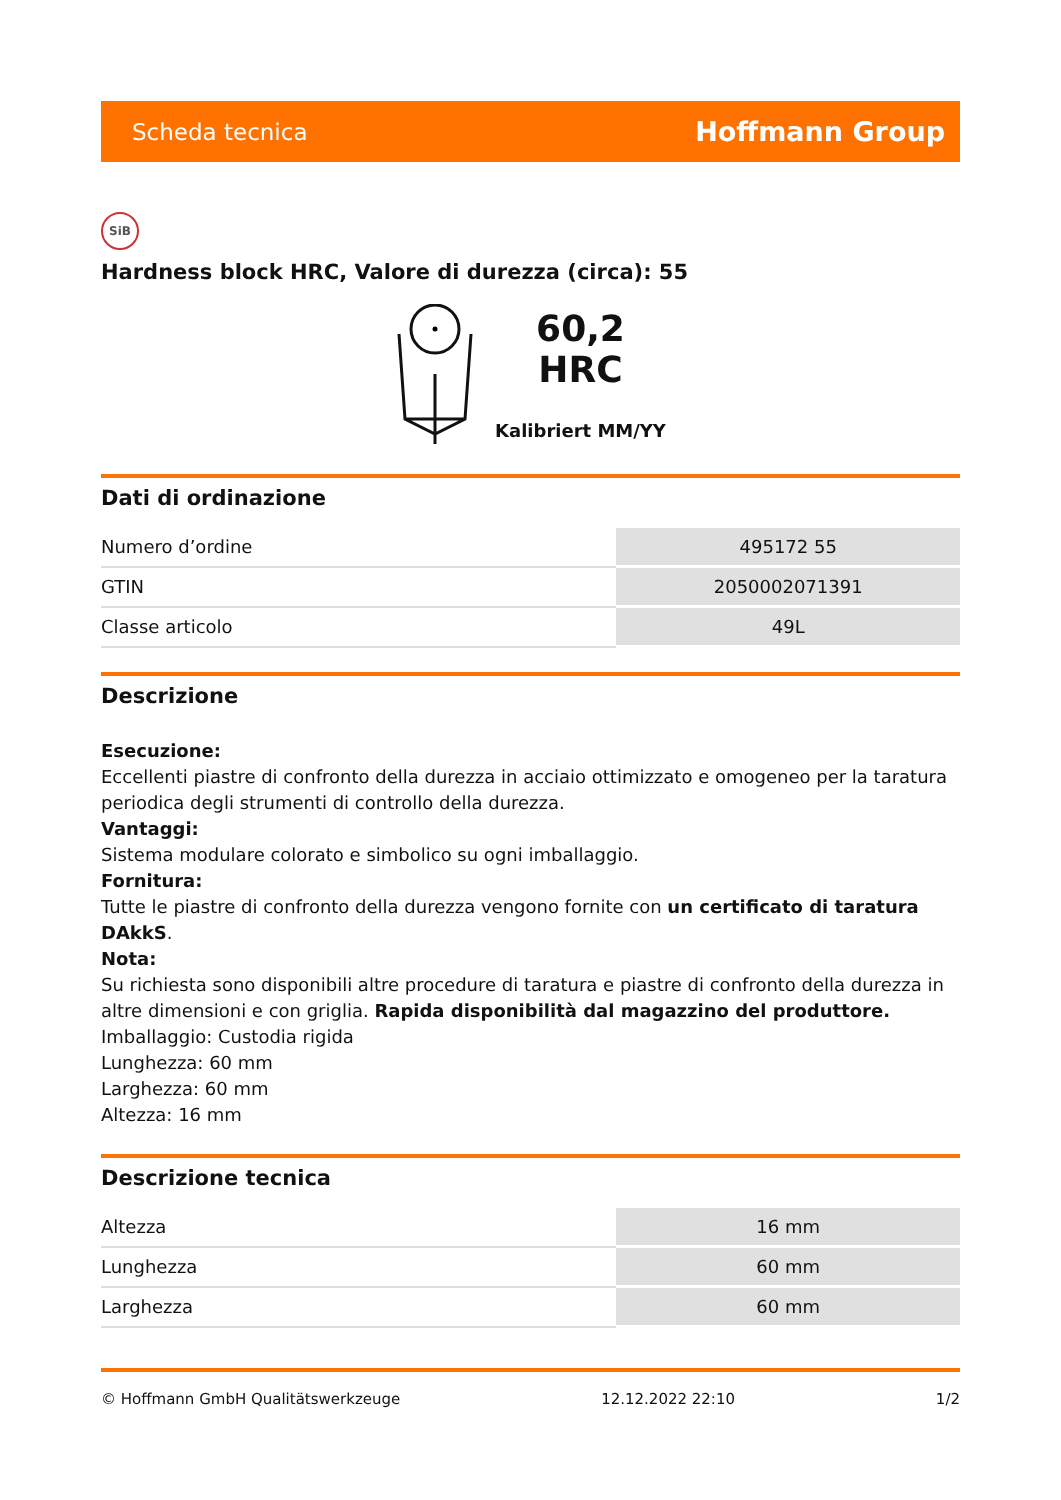Scheda tecnica Hoffmann Group
SiB
Hardness block HRC, Valore di durezza (circa): 55
60,2
HRC
Kalibriert MM/YY
Dati di ordinazione
| Numero d’ordine | 495172 55 |
| GTIN | 2050002071391 |
| Classe articolo | 49L |
Descrizione
Esecuzione:
Eccellenti piastre di confronto della durezza in acciaio ottimizzato e omogeneo per la taratura periodica degli strumenti di controllo della durezza.
Vantaggi:
Sistema modulare colorato e simbolico su ogni imballaggio.
Fornitura:
Tutte le piastre di confronto della durezza vengono fornite con un certificato di taratura DAkkS.
Nota:
Su richiesta sono disponibili altre procedure di taratura e piastre di confronto della durezza in altre dimensioni e con griglia. Rapida disponibilità dal magazzino del produttore.
Imballaggio: Custodia rigida
Lunghezza: 60 mm
Larghezza: 60 mm
Altezza: 16 mm
Descrizione tecnica
| Altezza | 16 mm |
| Lunghezza | 60 mm |
| Larghezza | 60 mm |
© Hoffmann GmbH Qualitätswerkzeuge 12.12.2022 22:10 1/2